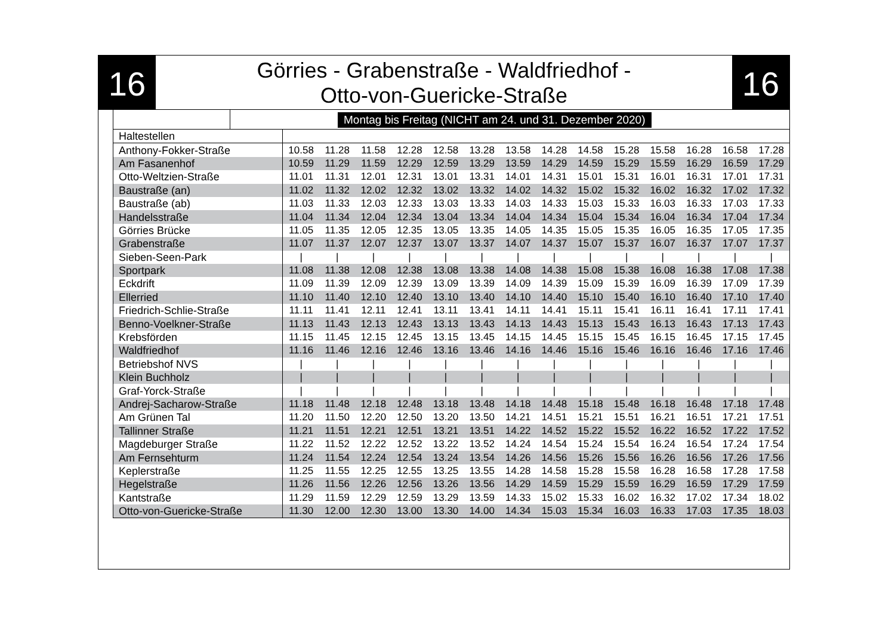16
Görries - Grabenstraße - Waldfriedhof -
Otto-von-Guericke-Straße
16
Montag bis Freitag (NICHT am 24. und 31. Dezember 2020)
| Haltestellen | | | | | | | | | | | | | | |
| --- | --- | --- | --- | --- | --- | --- | --- | --- | --- | --- | --- | --- | --- | --- |
| Anthony-Fokker-Straße | 10.58 | 11.28 | 11.58 | 12.28 | 12.58 | 13.28 | 13.58 | 14.28 | 14.58 | 15.28 | 15.58 | 16.28 | 16.58 | 17.28 |
| Am Fasanenhof | 10.59 | 11.29 | 11.59 | 12.29 | 12.59 | 13.29 | 13.59 | 14.29 | 14.59 | 15.29 | 15.59 | 16.29 | 16.59 | 17.29 |
| Otto-Weltzien-Straße | 11.01 | 11.31 | 12.01 | 12.31 | 13.01 | 13.31 | 14.01 | 14.31 | 15.01 | 15.31 | 16.01 | 16.31 | 17.01 | 17.31 |
| Baustraße (an) | 11.02 | 11.32 | 12.02 | 12.32 | 13.02 | 13.32 | 14.02 | 14.32 | 15.02 | 15.32 | 16.02 | 16.32 | 17.02 | 17.32 |
| Baustraße (ab) | 11.03 | 11.33 | 12.03 | 12.33 | 13.03 | 13.33 | 14.03 | 14.33 | 15.03 | 15.33 | 16.03 | 16.33 | 17.03 | 17.33 |
| Handelsstraße | 11.04 | 11.34 | 12.04 | 12.34 | 13.04 | 13.34 | 14.04 | 14.34 | 15.04 | 15.34 | 16.04 | 16.34 | 17.04 | 17.34 |
| Görries Brücke | 11.05 | 11.35 | 12.05 | 12.35 | 13.05 | 13.35 | 14.05 | 14.35 | 15.05 | 15.35 | 16.05 | 16.35 | 17.05 | 17.35 |
| Grabenstraße | 11.07 | 11.37 | 12.07 | 12.37 | 13.07 | 13.37 | 14.07 | 14.37 | 15.07 | 15.37 | 16.07 | 16.37 | 17.07 | 17.37 |
| Sieben-Seen-Park | / | / | / | / | / | / | / | / | / | / | / | / | / | / |
| Sportpark | 11.08 | 11.38 | 12.08 | 12.38 | 13.08 | 13.38 | 14.08 | 14.38 | 15.08 | 15.38 | 16.08 | 16.38 | 17.08 | 17.38 |
| Eckdrift | 11.09 | 11.39 | 12.09 | 12.39 | 13.09 | 13.39 | 14.09 | 14.39 | 15.09 | 15.39 | 16.09 | 16.39 | 17.09 | 17.39 |
| Ellerried | 11.10 | 11.40 | 12.10 | 12.40 | 13.10 | 13.40 | 14.10 | 14.40 | 15.10 | 15.40 | 16.10 | 16.40 | 17.10 | 17.40 |
| Friedrich-Schlie-Straße | 11.11 | 11.41 | 12.11 | 12.41 | 13.11 | 13.41 | 14.11 | 14.41 | 15.11 | 15.41 | 16.11 | 16.41 | 17.11 | 17.41 |
| Benno-Voelkner-Straße | 11.13 | 11.43 | 12.13 | 12.43 | 13.13 | 13.43 | 14.13 | 14.43 | 15.13 | 15.43 | 16.13 | 16.43 | 17.13 | 17.43 |
| Krebsförden | 11.15 | 11.45 | 12.15 | 12.45 | 13.15 | 13.45 | 14.15 | 14.45 | 15.15 | 15.45 | 16.15 | 16.45 | 17.15 | 17.45 |
| Waldfriedhof | 11.16 | 11.46 | 12.16 | 12.46 | 13.16 | 13.46 | 14.16 | 14.46 | 15.16 | 15.46 | 16.16 | 16.46 | 17.16 | 17.46 |
| Betriebshof NVS | / | / | / | / | / | / | / | / | / | / | / | / | / | / |
| Klein Buchholz | / | / | / | / | / | / | / | / | / | / | / | / | / | / |
| Graf-Yorck-Straße | / | / | / | / | / | / | / | / | / | / | / | / | / | / |
| Andrej-Sacharow-Straße | 11.18 | 11.48 | 12.18 | 12.48 | 13.18 | 13.48 | 14.18 | 14.48 | 15.18 | 15.48 | 16.18 | 16.48 | 17.18 | 17.48 |
| Am Grünen Tal | 11.20 | 11.50 | 12.20 | 12.50 | 13.20 | 13.50 | 14.21 | 14.51 | 15.21 | 15.51 | 16.21 | 16.51 | 17.21 | 17.51 |
| Tallinner Straße | 11.21 | 11.51 | 12.21 | 12.51 | 13.21 | 13.51 | 14.22 | 14.52 | 15.22 | 15.52 | 16.22 | 16.52 | 17.22 | 17.52 |
| Magdeburger Straße | 11.22 | 11.52 | 12.22 | 12.52 | 13.22 | 13.52 | 14.24 | 14.54 | 15.24 | 15.54 | 16.24 | 16.54 | 17.24 | 17.54 |
| Am Fernsehturm | 11.24 | 11.54 | 12.24 | 12.54 | 13.24 | 13.54 | 14.26 | 14.56 | 15.26 | 15.56 | 16.26 | 16.56 | 17.26 | 17.56 |
| Keplerstraße | 11.25 | 11.55 | 12.25 | 12.55 | 13.25 | 13.55 | 14.28 | 14.58 | 15.28 | 15.58 | 16.28 | 16.58 | 17.28 | 17.58 |
| Hegelstraße | 11.26 | 11.56 | 12.26 | 12.56 | 13.26 | 13.56 | 14.29 | 14.59 | 15.29 | 15.59 | 16.29 | 16.59 | 17.29 | 17.59 |
| Kantstraße | 11.29 | 11.59 | 12.29 | 12.59 | 13.29 | 13.59 | 14.33 | 15.02 | 15.33 | 16.02 | 16.32 | 17.02 | 17.34 | 18.02 |
| Otto-von-Guericke-Straße | 11.30 | 12.00 | 12.30 | 13.00 | 13.30 | 14.00 | 14.34 | 15.03 | 15.34 | 16.03 | 16.33 | 17.03 | 17.35 | 18.03 |